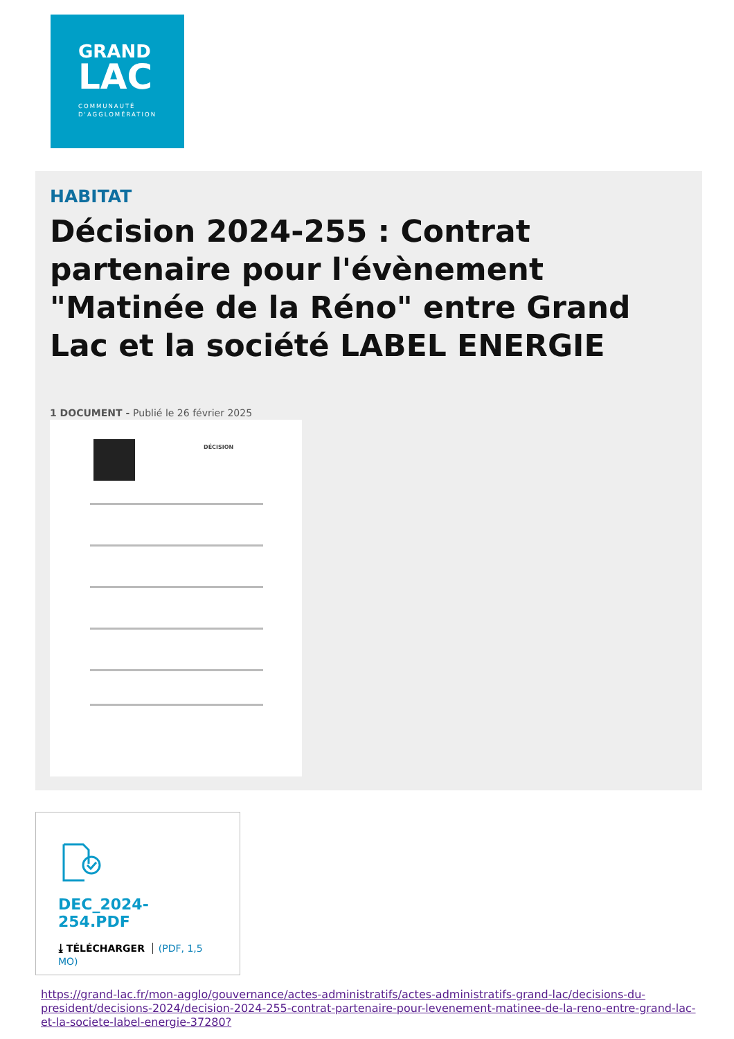GRAND
LAC
COMMUNAUTÉ
D'AGGLOMÉRATION
HABITAT
Décision 2024-255 : Contrat partenaire pour l'évènement "Matinée de la Réno" entre Grand Lac et la société LABEL ENERGIE
1 DOCUMENT - Publié le 26 février 2025
DÉCISION
DEC_2024-254.PDF
⤓ TÉLÉCHARGER (PDF, 1,5 MO)
https://grand-lac.fr/mon-agglo/gouvernance/actes-administratifs/actes-administratifs-grand-lac/decisions-du-president/decisions-2024/decision-2024-255-contrat-partenaire-pour-levenement-matinee-de-la-reno-entre-grand-lac-et-la-societe-label-energie-37280?